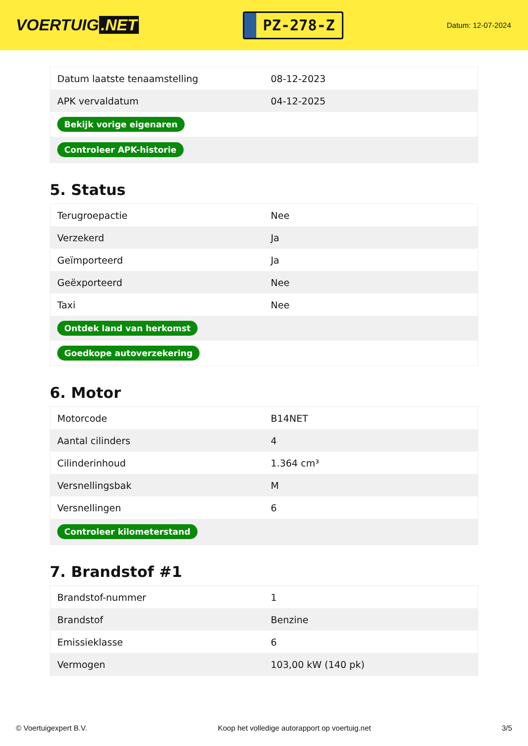VOERTUIG.NET
PZ-278-Z
Datum: 12-07-2024
| Datum laatste tenaamstelling | 08-12-2023 |
| APK vervaldatum | 04-12-2025 |
| Bekijk vorige eigenaren | |
| Controleer APK-historie | |
5. Status
| Terugroepactie | Nee |
| Verzekerd | Ja |
| Geïmporteerd | Ja |
| Geëxporteerd | Nee |
| Taxi | Nee |
| Ontdek land van herkomst | |
| Goedkope autoverzekering | |
6. Motor
| Motorcode | B14NET |
| Aantal cilinders | 4 |
| Cilinderinhoud | 1.364 cm³ |
| Versnellingsbak | M |
| Versnellingen | 6 |
| Controleer kilometerstand | |
7. Brandstof #1
| Brandstof-nummer | 1 |
| Brandstof | Benzine |
| Emissieklasse | 6 |
| Vermogen | 103,00 kW (140 pk) |
© Voertuigexpert B.V. Koop het volledige autorapport op voertuig.net 3/5